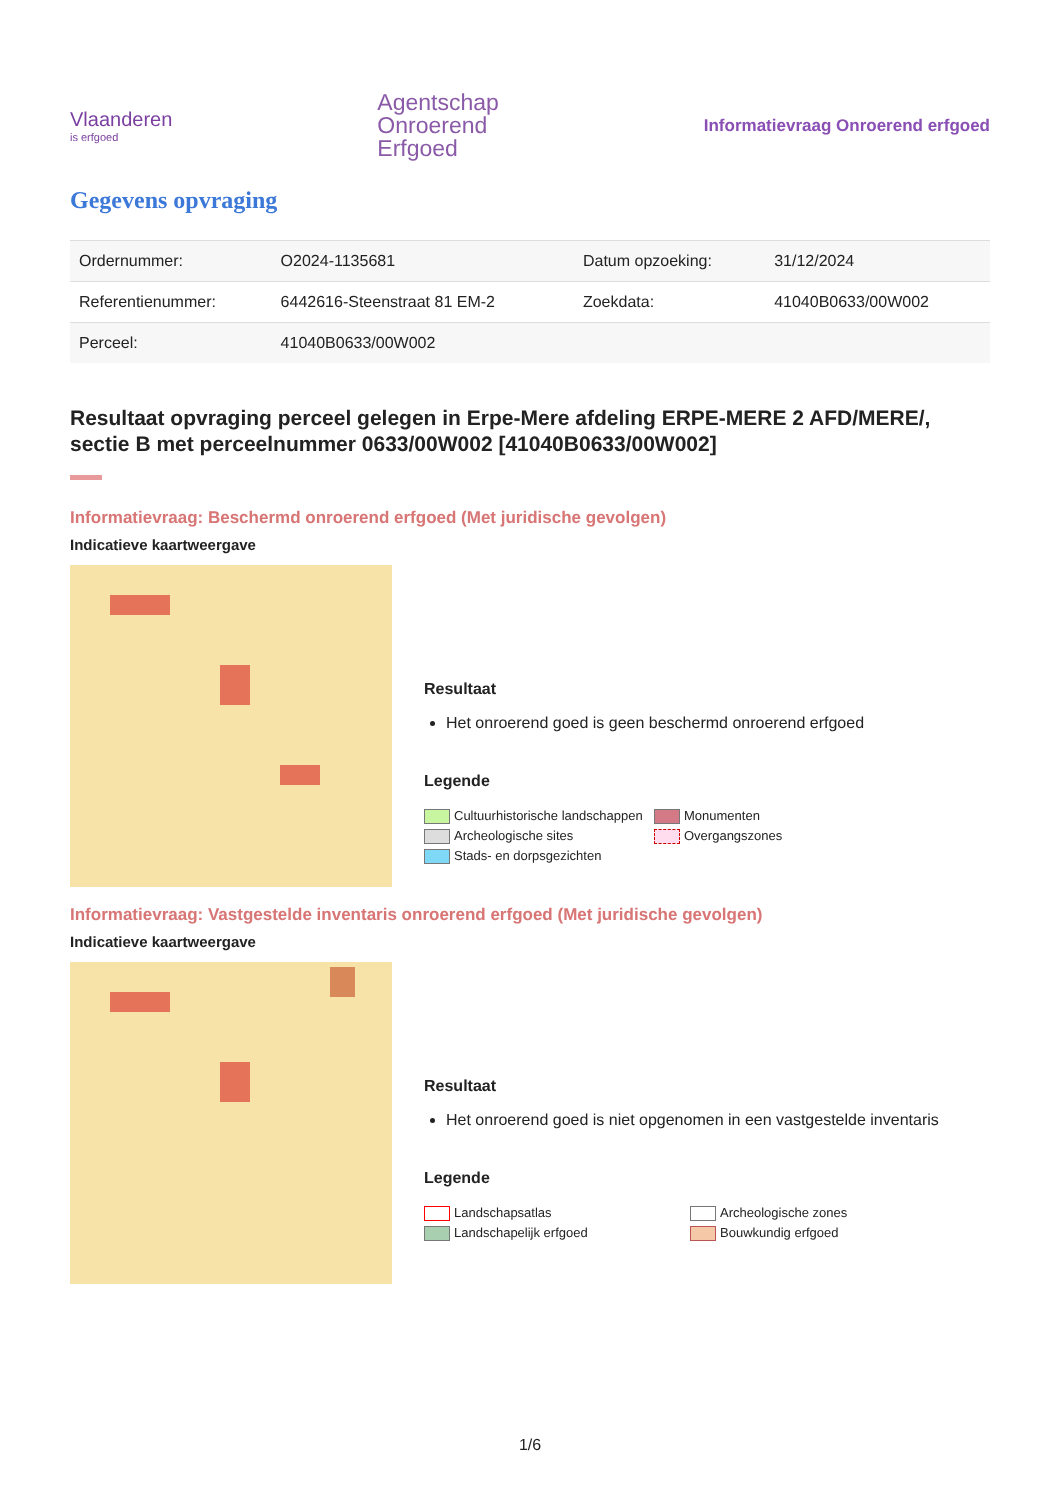Vlaanderen
is erfgoed
Agentschap
Onroerend
Erfgoed
Informatievraag Onroerend erfgoed
Gegevens opvraging
| Ordernummer: | O2024-1135681 | Datum opzoeking: | 31/12/2024 |
| Referentienummer: | 6442616-Steenstraat 81 EM-2 | Zoekdata: | 41040B0633/00W002 |
| Perceel: | 41040B0633/00W002 | | |
Resultaat opvraging perceel gelegen in Erpe-Mere afdeling ERPE-MERE 2 AFD/MERE/, sectie B met perceelnummer 0633/00W002 [41040B0633/00W002]
Informatievraag: Beschermd onroerend erfgoed (Met juridische gevolgen)
Indicatieve kaartweergave
Resultaat
Het onroerend goed is geen beschermd onroerend erfgoed
Legende
Cultuurhistorische landschappen Monumenten Archeologische sites Overgangszones Stads- en dorpsgezichten
Informatievraag: Vastgestelde inventaris onroerend erfgoed (Met juridische gevolgen)
Indicatieve kaartweergave
Resultaat
Het onroerend goed is niet opgenomen in een vastgestelde inventaris
Legende
Landschapsatlas Archeologische zones Landschapelijk erfgoed Bouwkundig erfgoed
1/6